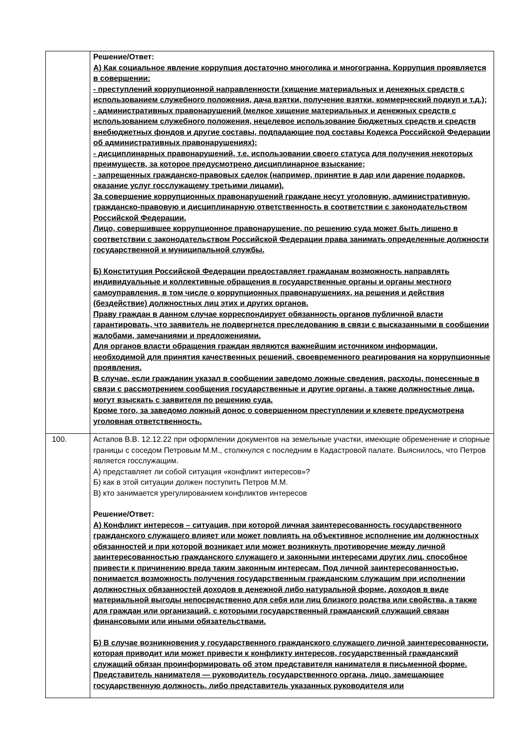| | Решение/Ответ: А) Как социальное явление коррупция достаточно многолика и многогранна. Коррупция проявляется в совершении: - преступлений коррупционной направленности (хищение материальных и денежных средств с использованием служебного положения, дача взятки, получение взятки, коммерческий подкуп и т.д.); - административных правонарушений (мелкое хищение материальных и денежных средств с использованием служебного положения, нецелевое использование бюджетных средств и средств внебюджетных фондов и другие составы, подпадающие под составы Кодекса Российской Федерации об административных правонарушениях); - дисциплинарных правонарушений, т.е. использовании своего статуса для получения некоторых преимуществ, за которое предусмотрено дисциплинарное взыскание; - запрещенных гражданско-правовых сделок (например, принятие в дар или дарение подарков, оказание услуг госслужащему третьими лицами). За совершение коррупционных правонарушений граждане несут уголовную, административную, гражданско-правовую и дисциплинарную ответственность в соответствии с законодательством Российской Федерации. Лицо, совершившее коррупционное правонарушение, по решению суда может быть лишено в соответствии с законодательством Российской Федерации права занимать определенные должности государственной и муниципальной службы. Б) Конституция Российской Федерации предоставляет гражданам возможность направлять индивидуальные и коллективные обращения в государственные органы и органы местного самоуправления, в том числе о коррупционных правонарушениях, на решения и действия (бездействие) должностных лиц этих и других органов. Праву граждан в данном случае корреспондирует обязанность органов публичной власти гарантировать, что заявитель не подвергнется преследованию в связи с высказанными в сообщении жалобами, замечаниями и предложениями. Для органов власти обращения граждан являются важнейшим источником информации, необходимой для принятия качественных решений, своевременного реагирования на коррупционные проявления. В случае, если гражданин указал в сообщении заведомо ложные сведения, расходы, понесенные в связи с рассмотрением сообщения государственные и другие органы, а также должностные лица, могут взыскать с заявителя по решению суда. Кроме того, за заведомо ложный донос о совершенном преступлении и клевете предусмотрена уголовная ответственность. |
| 100. | Астапов В.В. 12.12.22 при оформлении документов на земельные участки, имеющие обременение и спорные границы с соседом Петровым М.М., столкнулся с последним в Кадастровой палате. Выяснилось, что Петров является госслужащим. А) представляет ли собой ситуация «конфликт интересов»? Б) как в этой ситуации должен поступить Петров М.М. В) кто занимается урегулированием конфликтов интересов Решение/Ответ: А) Конфликт интересов – ситуация, при которой личная заинтересованность государственного гражданского служащего влияет или может повлиять на объективное исполнение им должностных обязанностей и при которой возникает или может возникнуть противоречие между личной заинтересованностью гражданского служащего и законными интересами других лиц, способное привести к причинению вреда таким законным интересам. Под личной заинтересованностью, понимается возможность получения государственным гражданским служащим при исполнении должностных обязанностей доходов в денежной либо натуральной форме, доходов в виде материальной выгоды непосредственно для себя или лиц близкого родства или свойства, а также для граждан или организаций, с которыми государственный гражданский служащий связан финансовыми или иными обязательствами. Б) В случае возникновения у государственного гражданского служащего личной заинтересованности, которая приводит или может привести к конфликту интересов, государственный гражданский служащий обязан проинформировать об этом представителя нанимателя в письменной форме. Представитель нанимателя — руководитель государственного органа, лицо, замещающее государственную должность, либо представитель указанных руководителя или |